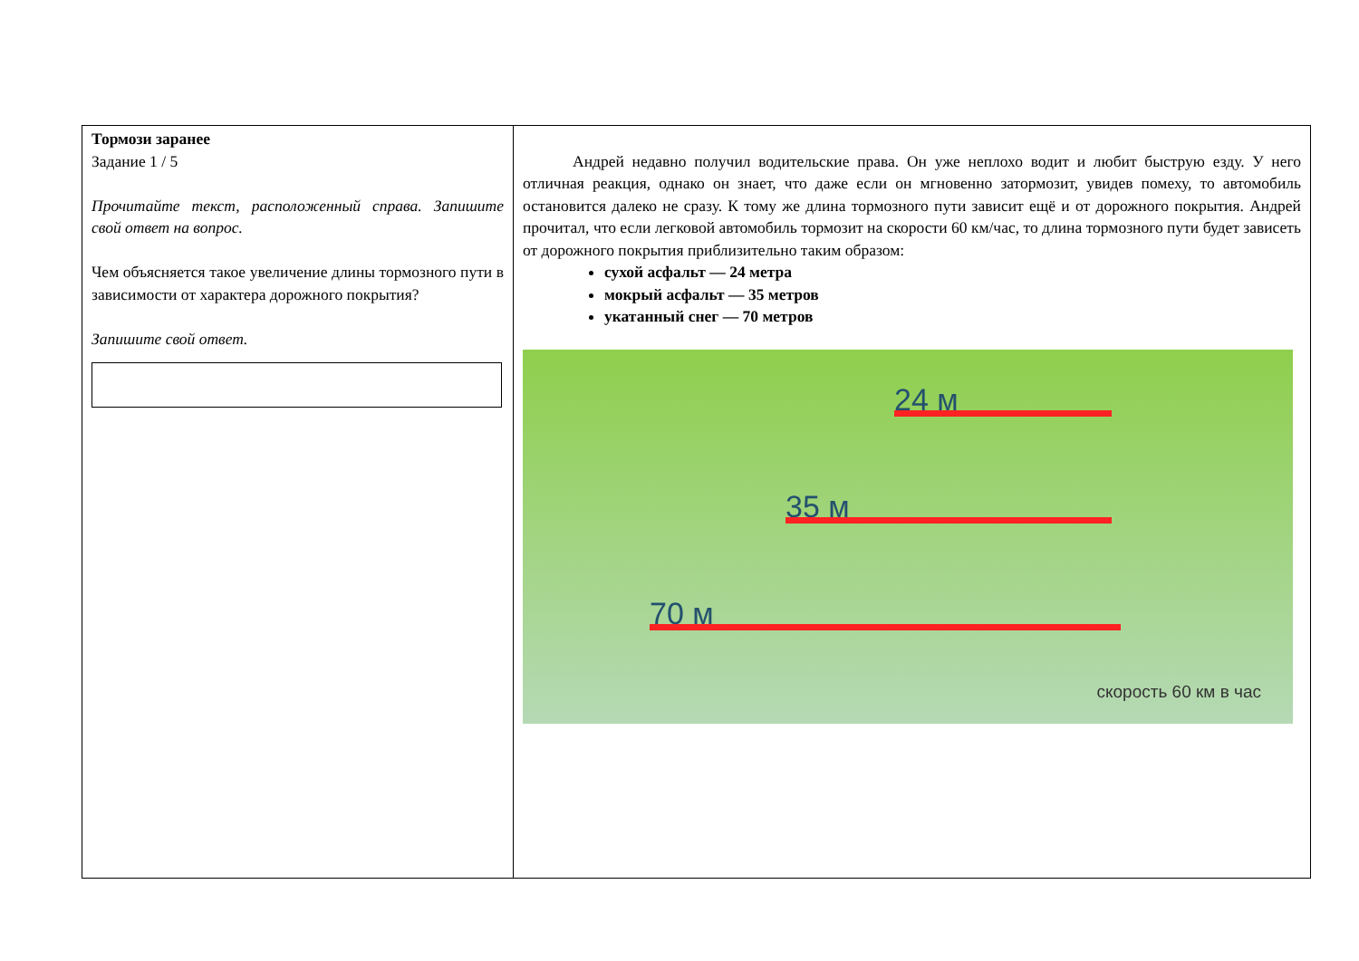| Тормози заранее Задание 1 / 5 Прочитайте текст, расположенный справа. Запишите свой ответ на вопрос. Чем объясняется такое увеличение длины тормозного пути в зависимости от характера дорожного покрытия? Запишите свой ответ. | Андрей недавно получил водительские права. Он уже неплохо водит и любит быструю езду. У него отличная реакция, однако он знает, что даже если он мгновенно затормозит, увидев помеху, то автомобиль остановится далеко не сразу. К тому же длина тормозного пути зависит ещё и от дорожного покрытия. Андрей прочитал, что если легковой автомобиль тормозит на скорости 60 км/час, то длина тормозного пути будет зависеть от дорожного покрытия приблизительно таким образом: сухой асфальт — 24 метра мокрый асфальт — 35 метров укатанный снег — 70 метров 24 м 35 м 70 м скорость 60 км в час |